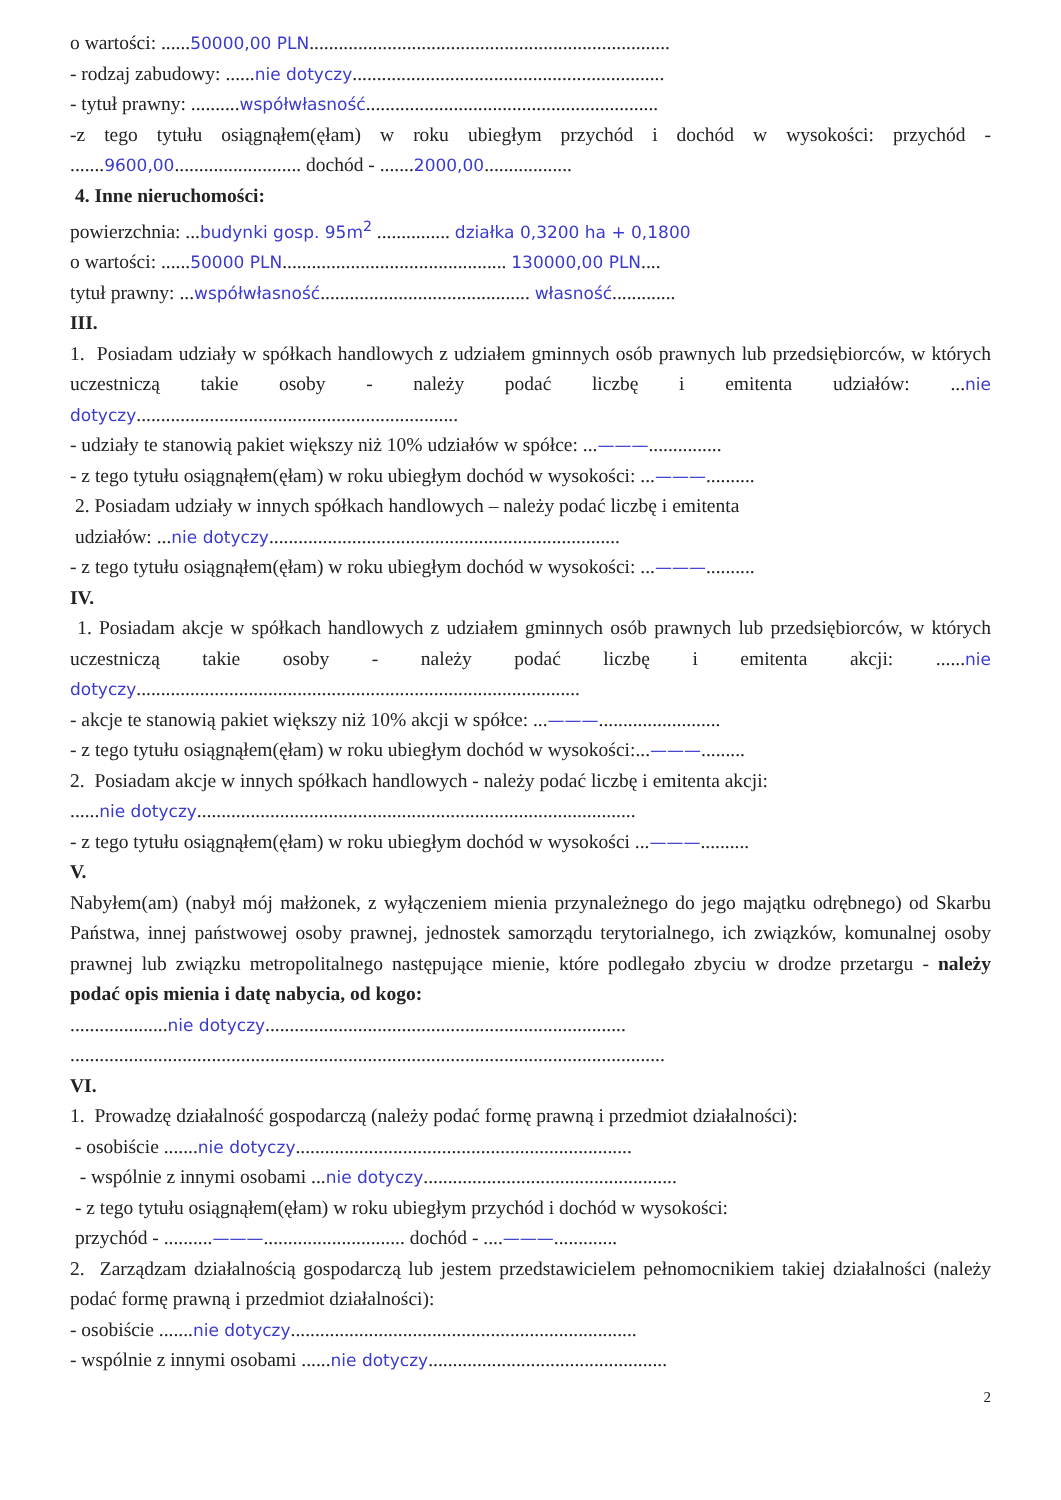o wartości: ......50000,00 PLN..........................................................................
- rodzaj zabudowy: ......nie dotyczy................................................................
- tytuł prawny: ..........współwłasność............................................................
-z tego tytułu osiągnąłem(ęłam) w roku ubiegłym przychód i dochód w wysokości: przychód - .......9600,00.......................... dochód - .......2000,00..................
4. Inne nieruchomości:
powierzchnia: ...budynki gosp. 95m<sup>2</sup> ............... działka 0,3200 ha + 0,1800
o wartości: ......50000 PLN.............................................. 130000,00 PLN....
tytuł prawny: ...współwłasność........................................... własność.............
III.
1. Posiadam udziały w spółkach handlowych z udziałem gminnych osób prawnych lub przedsiębiorców, w których uczestniczą takie osoby - należy podać liczbę i emitenta udziałów: ...nie dotyczy..................................................................
- udziały te stanowią pakiet większy niż 10% udziałów w spółce: ...———...............
- z tego tytułu osiągnąłem(ęłam) w roku ubiegłym dochód w wysokości: ...———..........
2. Posiadam udziały w innych spółkach handlowych – należy podać liczbę i emitenta
udziałów: ...nie dotyczy........................................................................
- z tego tytułu osiągnąłem(ęłam) w roku ubiegłym dochód w wysokości: ...———..........
IV.
1. Posiadam akcje w spółkach handlowych z udziałem gminnych osób prawnych lub przedsiębiorców, w których uczestniczą takie osoby - należy podać liczbę i emitenta akcji: ......nie dotyczy...........................................................................................
- akcje te stanowią pakiet większy niż 10% akcji w spółce: ...———.........................
- z tego tytułu osiągnąłem(ęłam) w roku ubiegłym dochód w wysokości:...———.........
2. Posiadam akcje w innych spółkach handlowych - należy podać liczbę i emitenta akcji:
......nie dotyczy..........................................................................................
- z tego tytułu osiągnąłem(ęłam) w roku ubiegłym dochód w wysokości ...———..........
V.
Nabyłem(am) (nabył mój małżonek, z wyłączeniem mienia przynależnego do jego majątku odrębnego) od Skarbu Państwa, innej państwowej osoby prawnej, jednostek samorządu terytorialnego, ich związków, komunalnej osoby prawnej lub związku metropolitalnego następujące mienie, które podlegało zbyciu w drodze przetargu - należy podać opis mienia i datę nabycia, od kogo:
....................nie dotyczy..........................................................................
..........................................................................................................................
VI.
1. Prowadzę działalność gospodarczą (należy podać formę prawną i przedmiot działalności):
- osobiście .......nie dotyczy.....................................................................
- wspólnie z innymi osobami ...nie dotyczy....................................................
- z tego tytułu osiągnąłem(ęłam) w roku ubiegłym przychód i dochód w wysokości:
przychód - ..........———............................. dochód - ....———.............
2. Zarządzam działalnością gospodarczą lub jestem przedstawicielem pełnomocnikiem takiej działalności (należy podać formę prawną i przedmiot działalności):
- osobiście .......nie dotyczy.......................................................................
- wspólnie z innymi osobami ......nie dotyczy.................................................
2